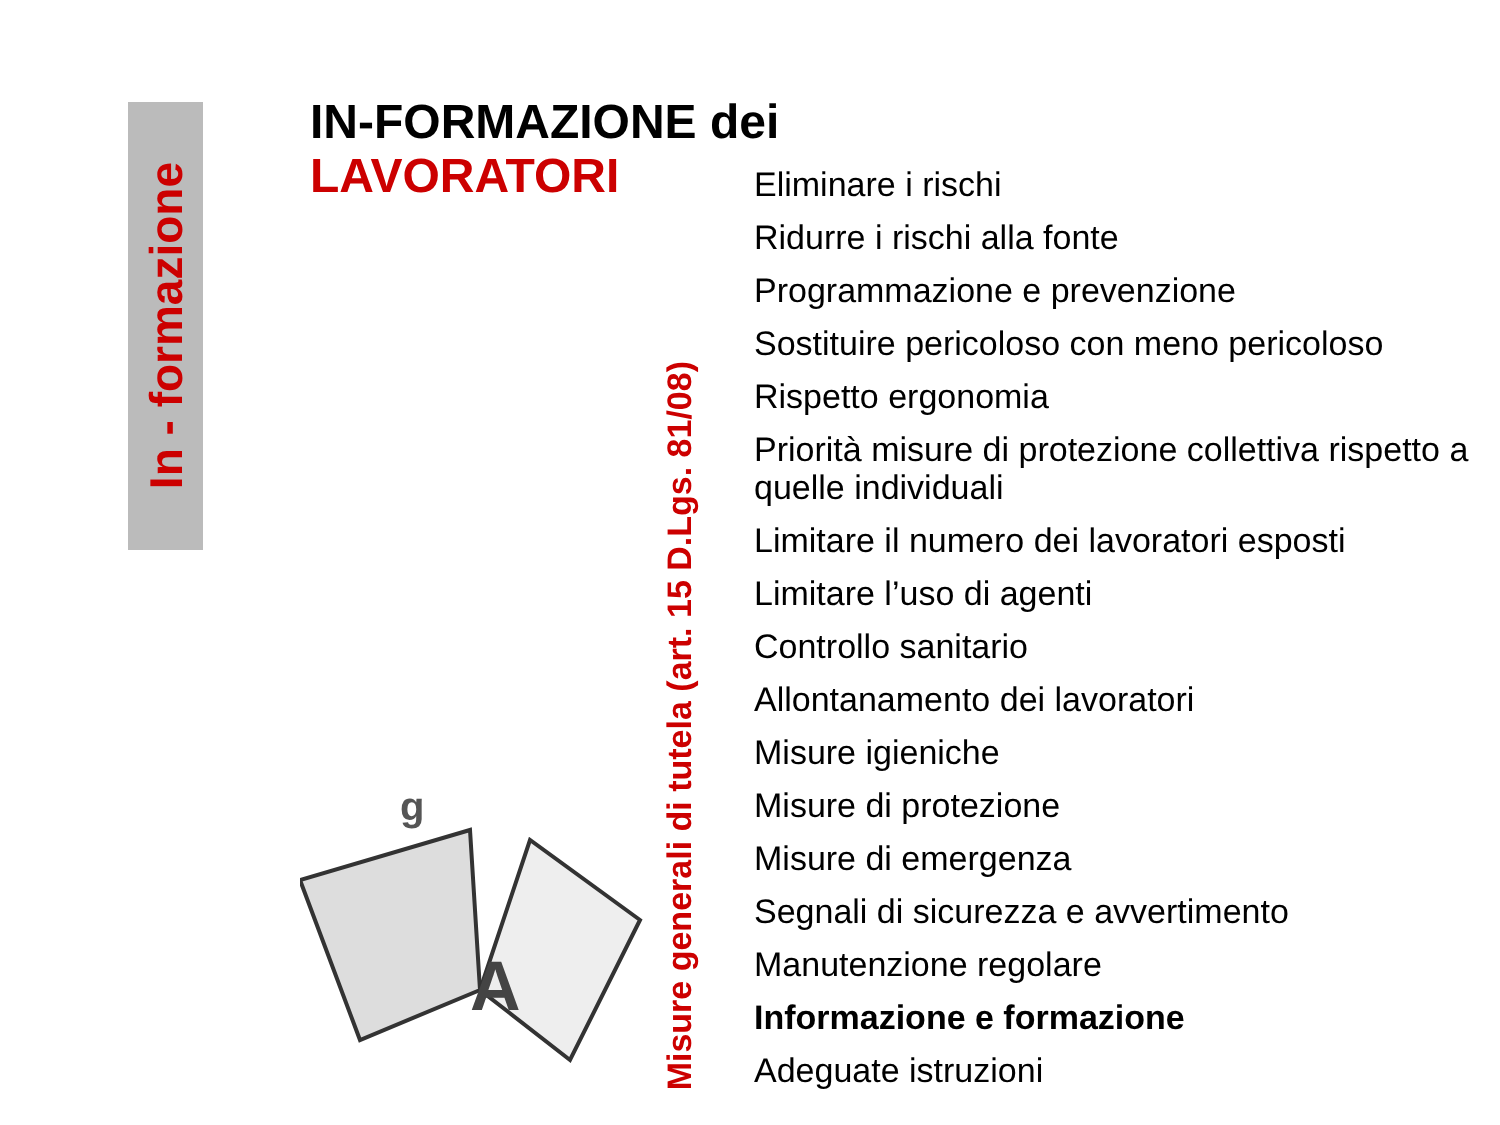In - formazione
IN-FORMAZIONE dei
LAVORATORI
g
A
Misure generali di tutela (art. 15 D.Lgs. 81/08)
Eliminare i rischi
Ridurre i rischi alla fonte
Programmazione e prevenzione
Sostituire pericoloso con meno pericoloso
Rispetto ergonomia
Priorità misure di protezione collettiva rispetto a quelle individuali
Limitare il numero dei lavoratori esposti
Limitare l’uso di agenti
Controllo sanitario
Allontanamento dei lavoratori
Misure igieniche
Misure di protezione
Misure di emergenza
Segnali di sicurezza e avvertimento
Manutenzione regolare
Informazione e formazione
Adeguate istruzioni